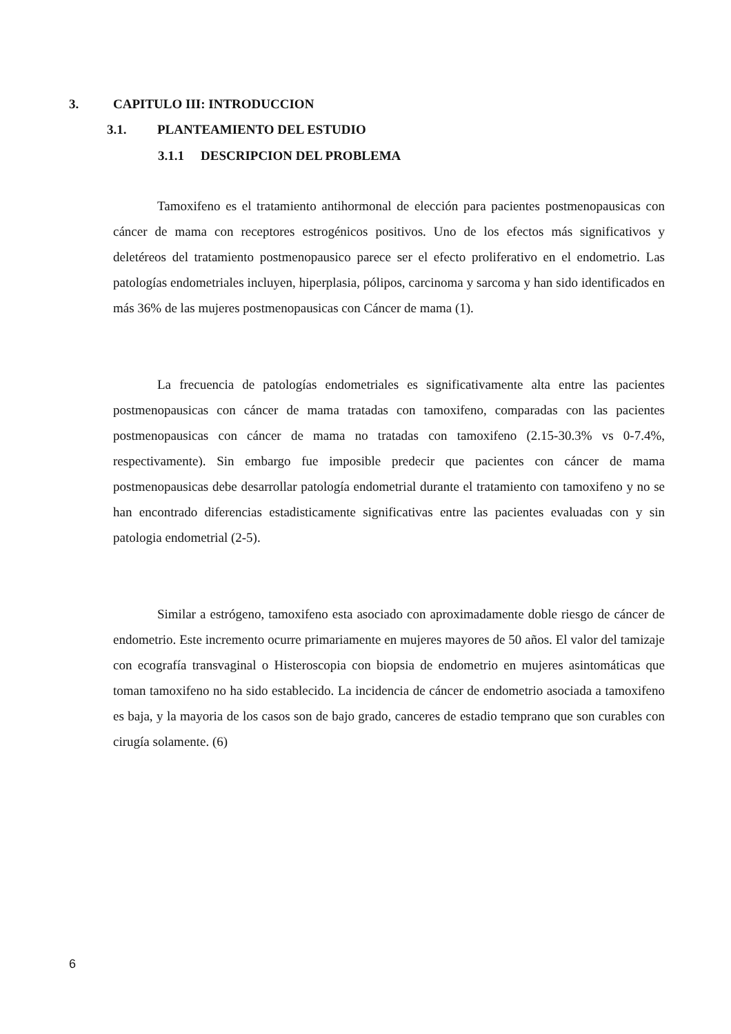3. CAPITULO III: INTRODUCCION
3.1. PLANTEAMIENTO DEL ESTUDIO
3.1.1 DESCRIPCION DEL PROBLEMA
Tamoxifeno es el tratamiento antihormonal de elección para pacientes postmenopausicas con cáncer de mama con receptores estrogénicos positivos. Uno de los efectos más significativos y deletéreos del tratamiento postmenopausico parece ser el efecto proliferativo en el endometrio. Las patologías endometriales incluyen, hiperplasia, pólipos, carcinoma y sarcoma y han sido identificados en más 36% de las mujeres postmenopausicas con Cáncer de mama (1).
La frecuencia de patologías endometriales es significativamente alta entre las pacientes postmenopausicas con cáncer de mama tratadas con tamoxifeno, comparadas con las pacientes postmenopausicas con cáncer de mama no tratadas con tamoxifeno (2.15-30.3% vs 0-7.4%, respectivamente). Sin embargo fue imposible predecir que pacientes con cáncer de mama postmenopausicas debe desarrollar patología endometrial durante el tratamiento con tamoxifeno y no se han encontrado diferencias estadisticamente significativas entre las pacientes evaluadas con y sin patologia endometrial (2-5).
Similar a estrógeno, tamoxifeno esta asociado con aproximadamente doble riesgo de cáncer de endometrio. Este incremento ocurre primariamente en mujeres mayores de 50 años. El valor del tamizaje con ecografía transvaginal o Histeroscopia con biopsia de endometrio en mujeres asintomáticas que toman tamoxifeno no ha sido establecido. La incidencia de cáncer de endometrio asociada a tamoxifeno es baja, y la mayoria de los casos son de bajo grado, canceres de estadio temprano que son curables con cirugía solamente. (6)
6